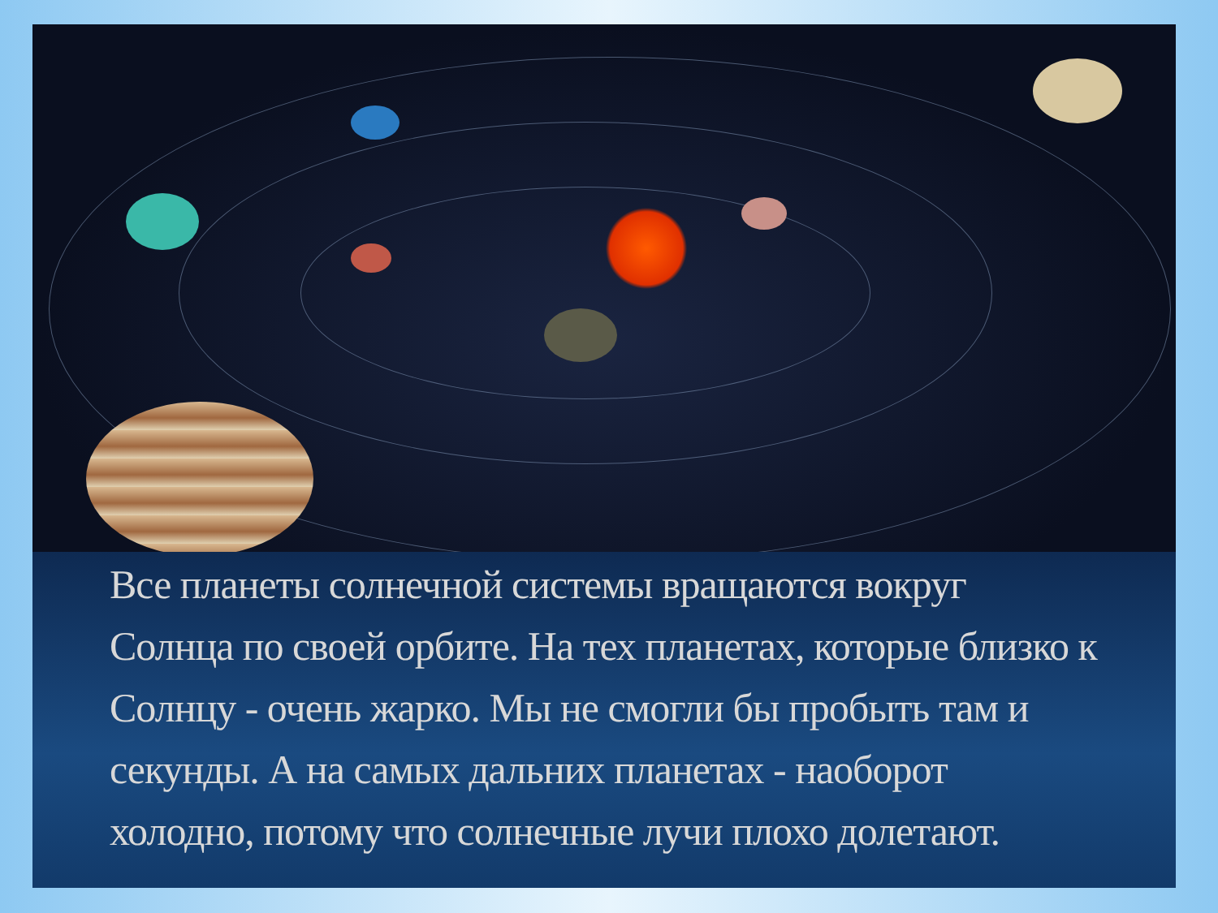Все планеты солнечной системы вращаются вокруг Солнца по своей орбите. На тех планетах, которые близко к Солнцу - очень жарко. Мы не смогли бы пробыть там и секунды. А на самых дальних планетах - наоборот холодно, потому что солнечные лучи плохо долетают.